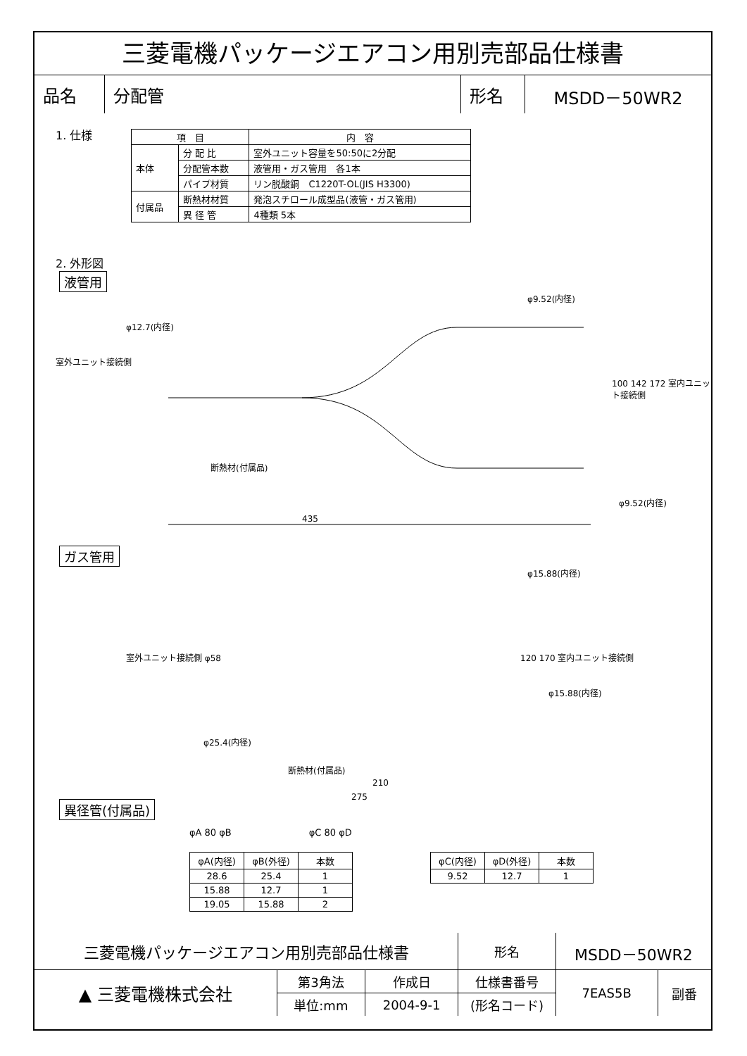三菱電機パッケージエアコン用別売部品仕様書
| 品名 | 分配管 | 形名 | MSDD－50WR2 |
1. 仕様
| 項 目 | | 内 容 |
| 本体 | 分 配 比 | 室外ユニット容量を50:50に2分配 |
| | 分配管本数 | 液管用・ガス管用 各1本 |
| | パイプ材質 | リン脱酸銅 C1220T-OL(JIS H3300) |
| 付属品 | 断熱材材質 | 発泡スチロール成型品(液管・ガス管用) |
| | 異 径 管 | 4種類 5本 |
2. 外形図
液管用
φ12.7(内径)
φ9.52(内径)
φ9.52(内径)
断熱材(付属品)
室外ユニット接続側
100 142 172 室内ユニット接続側
435
ガス管用
φ15.88(内径)
φ15.88(内径)
室外ユニット接続側 φ58
φ25.4(内径)
断熱材(付属品)
120 170 室内ユニット接続側
210
275
異径管(付属品)
φA 80 φB φC 80 φD
| φA(内径) | φB(外径) | 本数 |
| 28.6 | 25.4 | 1 |
| 15.88 | 12.7 | 1 |
| 19.05 | 15.88 | 2 |
| φC(内径) | φD(外径) | 本数 |
| 9.52 | 12.7 | 1 |
| 三菱電機パッケージエアコン用別売部品仕様書 | | | 形名 | MSDD－50WR2 | |
| ▲ 三菱電機株式会社 | 第3角法 | 作成日 | 仕様書番号 | 7EAS5B | 副番 |
| | 単位:mm | 2004-9-1 | (形名コード) | | |